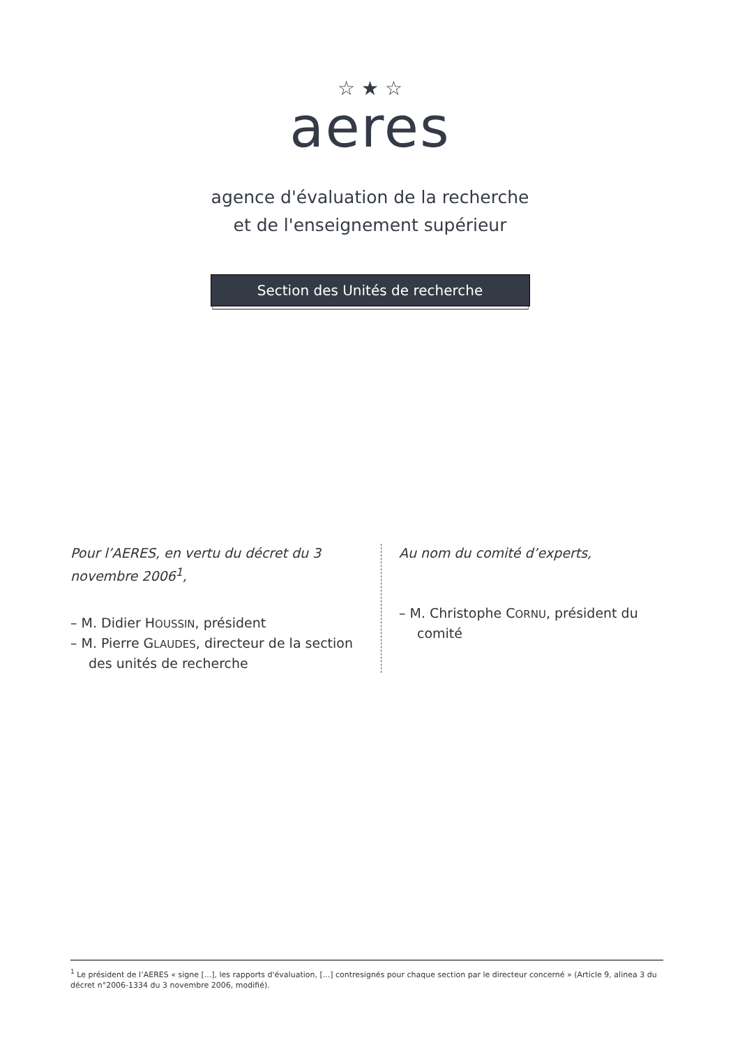☆ ★ ☆
aeres
agence d'évaluation de la recherche
et de l'enseignement supérieur
Section des Unités de recherche
Pour l’AERES, en vertu du décret du 3 novembre 2006<sup>1</sup>,
– M. Didier HOUSSIN, président
– M. Pierre GLAUDES, directeur de la section des unités de recherche
Au nom du comité d’experts,
– M. Christophe CORNU, président du comité
<sup>1</sup> Le président de l’AERES « signe [...], les rapports d'évaluation, [...] contresignés pour chaque section par le directeur concerné » (Article 9, alinea 3 du décret n°2006-1334 du 3 novembre 2006, modifié).